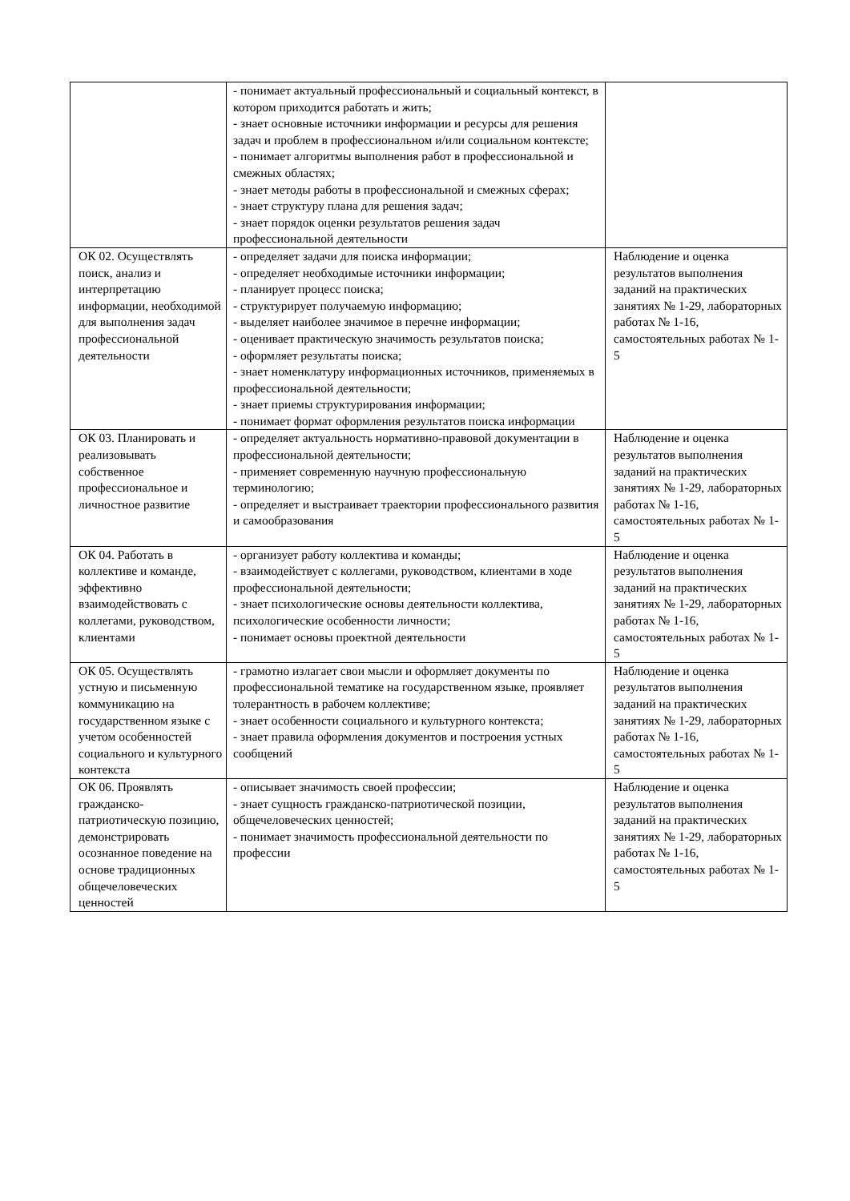| | - понимает актуальный профессиональный и социальный контекст, в котором приходится работать и жить; - знает основные источники информации и ресурсы для решения задач и проблем в профессиональном и/или социальном контексте; - понимает алгоритмы выполнения работ в профессиональной и смежных областях; - знает методы работы в профессиональной и смежных сферах; - знает структуру плана для решения задач; - знает порядок оценки результатов решения задач профессиональной деятельности | |
| ОК 02. Осуществлять поиск, анализ и интерпретацию информации, необходимой для выполнения задач профессиональной деятельности | - определяет задачи для поиска информации; - определяет необходимые источники информации; - планирует процесс поиска; - структурирует получаемую информацию; - выделяет наиболее значимое в перечне информации; - оценивает практическую значимость результатов поиска; - оформляет результаты поиска; - знает номенклатуру информационных источников, применяемых в профессиональной деятельности; - знает приемы структурирования информации; - понимает формат оформления результатов поиска информации | Наблюдение и оценка результатов выполнения заданий на практических занятиях № 1-29, лабораторных работах № 1-16, самостоятельных работах № 1-5 |
| ОК 03. Планировать и реализовывать собственное профессиональное и личностное развитие | - определяет актуальность нормативно-правовой документации в профессиональной деятельности; - применяет современную научную профессиональную терминологию; - определяет и выстраивает траектории профессионального развития и самообразования | Наблюдение и оценка результатов выполнения заданий на практических занятиях № 1-29, лабораторных работах № 1-16, самостоятельных работах № 1-5 |
| ОК 04. Работать в коллективе и команде, эффективно взаимодействовать с коллегами, руководством, клиентами | - организует работу коллектива и команды; - взаимодействует с коллегами, руководством, клиентами в ходе профессиональной деятельности; - знает психологические основы деятельности коллектива, психологические особенности личности; - понимает основы проектной деятельности | Наблюдение и оценка результатов выполнения заданий на практических занятиях № 1-29, лабораторных работах № 1-16, самостоятельных работах № 1-5 |
| ОК 05. Осуществлять устную и письменную коммуникацию на государственном языке с учетом особенностей социального и культурного контекста | - грамотно излагает свои мысли и оформляет документы по профессиональной тематике на государственном языке, проявляет толерантность в рабочем коллективе; - знает особенности социального и культурного контекста; - знает правила оформления документов и построения устных сообщений | Наблюдение и оценка результатов выполнения заданий на практических занятиях № 1-29, лабораторных работах № 1-16, самостоятельных работах № 1-5 |
| ОК 06. Проявлять гражданско-патриотическую позицию, демонстрировать осознанное поведение на основе традиционных общечеловеческих ценностей | - описывает значимость своей профессии; - знает сущность гражданско-патриотической позиции, общечеловеческих ценностей; - понимает значимость профессиональной деятельности по профессии | Наблюдение и оценка результатов выполнения заданий на практических занятиях № 1-29, лабораторных работах № 1-16, самостоятельных работах № 1-5 |